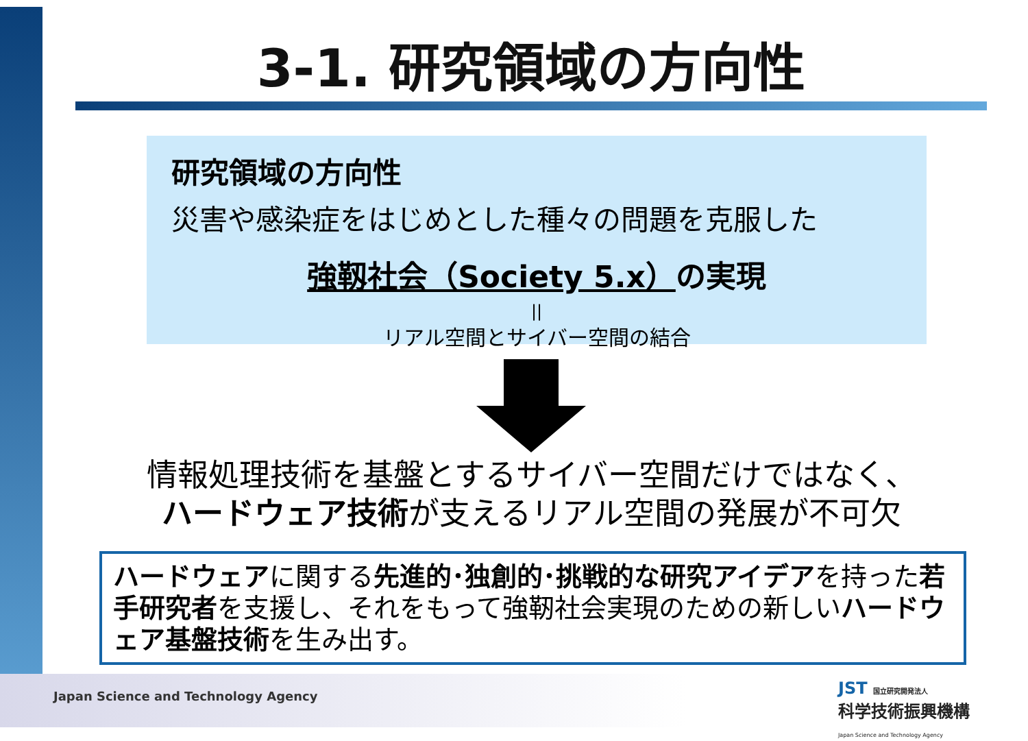3-1. 研究領域の方向性
研究領域の方向性
災害や感染症をはじめとした種々の問題を克服した
強靱社会（Society 5.x）の実現
||
リアル空間とサイバー空間の結合
情報処理技術を基盤とするサイバー空間だけではなく、
ハードウェア技術が支えるリアル空間の発展が不可欠
ハードウェアに関する先進的･独創的･挑戦的な研究アイデアを持った若手研究者を支援し、それをもって強靭社会実現のための新しいハードウェア基盤技術を生み出す。
Japan Science and Technology Agency
JST 国立研究開発法人
科学技術振興機構
Japan Science and Technology Agency